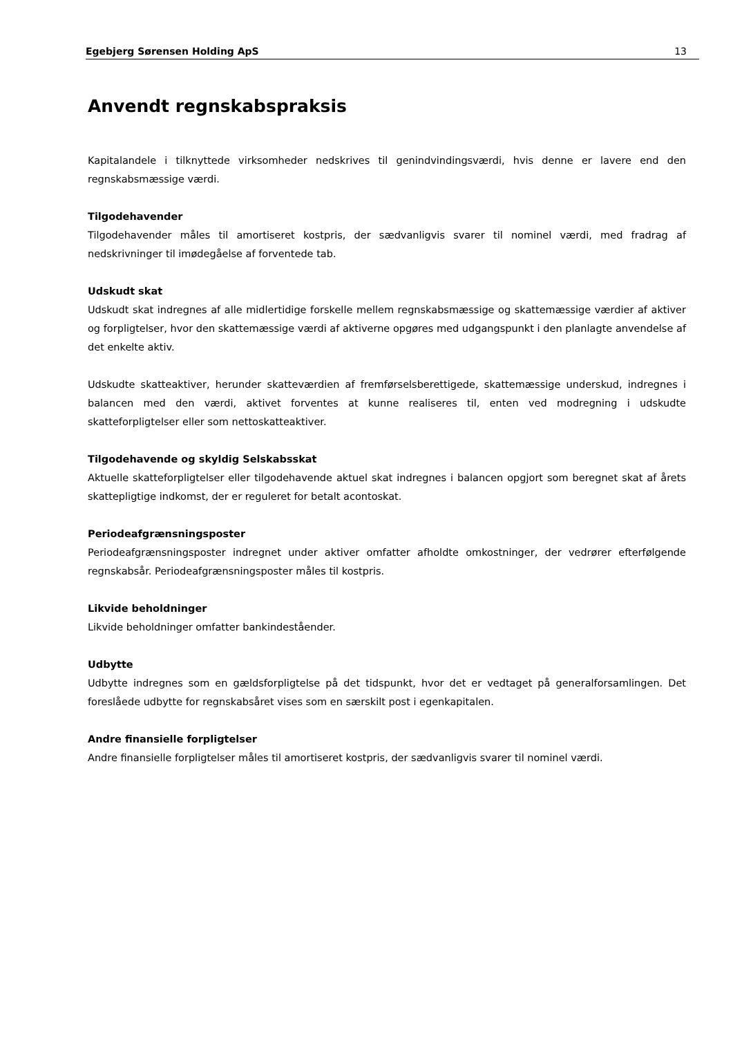Egebjerg Sørensen Holding ApS 13
Anvendt regnskabspraksis
Kapitalandele i tilknyttede virksomheder nedskrives til genindvindingsværdi, hvis denne er lavere end den regnskabsmæssige værdi.
Tilgodehavender
Tilgodehavender måles til amortiseret kostpris, der sædvanligvis svarer til nominel værdi, med fradrag af nedskrivninger til imødegåelse af forventede tab.
Udskudt skat
Udskudt skat indregnes af alle midlertidige forskelle mellem regnskabsmæssige og skattemæssige værdier af aktiver og forpligtelser, hvor den skattemæssige værdi af aktiverne opgøres med udgangspunkt i den planlagte anvendelse af det enkelte aktiv.
Udskudte skatteaktiver, herunder skatteværdien af fremførselsberettigede, skattemæssige underskud, indregnes i balancen med den værdi, aktivet forventes at kunne realiseres til, enten ved modregning i udskudte skatteforpligtelser eller som nettoskatteaktiver.
Tilgodehavende og skyldig Selskabsskat
Aktuelle skatteforpligtelser eller tilgodehavende aktuel skat indregnes i balancen opgjort som beregnet skat af årets skattepligtige indkomst, der er reguleret for betalt acontoskat.
Periodeafgrænsningsposter
Periodeafgrænsningsposter indregnet under aktiver omfatter afholdte omkostninger, der vedrører efterfølgende regnskabsår. Periodeafgrænsningsposter måles til kostpris.
Likvide beholdninger
Likvide beholdninger omfatter bankindeståender.
Udbytte
Udbytte indregnes som en gældsforpligtelse på det tidspunkt, hvor det er vedtaget på generalforsamlingen. Det foreslåede udbytte for regnskabsåret vises som en særskilt post i egenkapitalen.
Andre finansielle forpligtelser
Andre finansielle forpligtelser måles til amortiseret kostpris, der sædvanligvis svarer til nominel værdi.